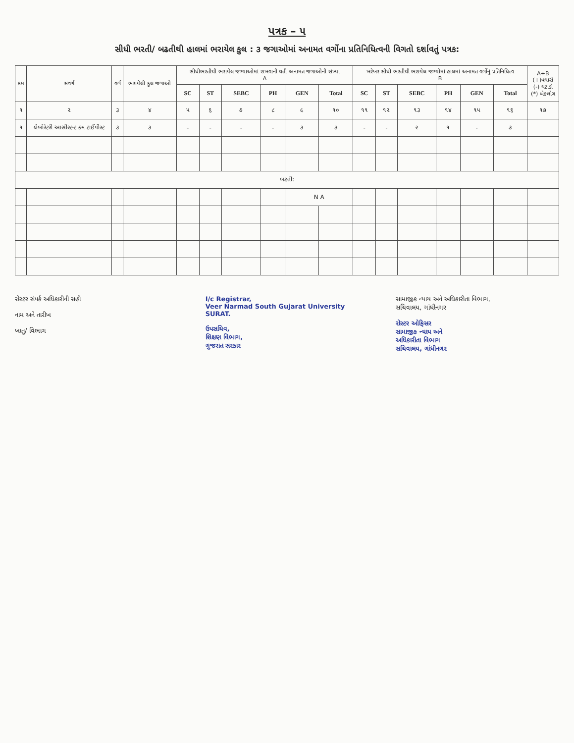પત્રક – ૫
સીધી ભરતી/ બઢતીથી હાલમાં ભરાયેલ કુલ : ૩ જગાઓમાં અનામત વર્ગોના પ્રતિનિધિત્વની વિગતો દર્શાવતું પત્રક:
| ક્રમ | સંવર્ગ | વર્ગ | ભરાયેલી કુલ જગાઓ | સીધીભરતીથી ભરાયેલ જગ્યાઓમાં રાખવાની થતી અનામત જગાઓની સંખ્યા A | | | | | | ખરેખર સીધી ભરતીથી ભરાયેલ જગ્યોમાં હાલમાં અનામત વર્ગોનું પ્રતિનિધિત્વ B | | | | | | A+B (+)વધારો (-) ઘટાડો (*) બેકલોગ |
| --- | --- | --- | --- | --- | --- | --- | --- | --- | --- | --- | --- | --- | --- | --- | --- | --- |
| | | | | SC | ST | SEBC | PH | GEN | Total | SC | ST | SEBC | PH | GEN | Total | |
| ૧ | ૨ | ૩ | ૪ | ૫ | ૬ | ૭ | ૮ | ૯ | ૧૦ | ૧૧ | ૧૨ | ૧૩ | ૧૪ | ૧૫ | ૧૬ | ૧૭ |
| ૧ | લેબોરેટરી આસીસ્ટન્ટ કમ ટાઈપીસ્ટ | ૩ | ૩ | - | - | - | - | ૩ | ૩ | - | - | ૨ | ૧ | - | ૩ | |
| બઢતી: | | | | | | | | | | | | | | | | |
| | | | | | | | | N A | | | | | | | | |
રોસ્ટર સંપર્ક અધિકારીની સહી
નામ અને તારીખ
ખાતુ/ વિભાગ
I/c Registrar,
Veer Narmad South Gujarat University
SURAT.
ઉપસચિવ,
શિક્ષણ વિભાગ,
ગુજરાત સરકાર
સામાજીક ન્યાય અને અધિકારીતા વિભાગ,
સચિવાલય, ગાંધીનગર
રોસ્ટર ઓફિસર
સામાજીક ન્યાય અને
અધિકારીતા વિભાગ
સચિવાલય, ગાંધીનગર